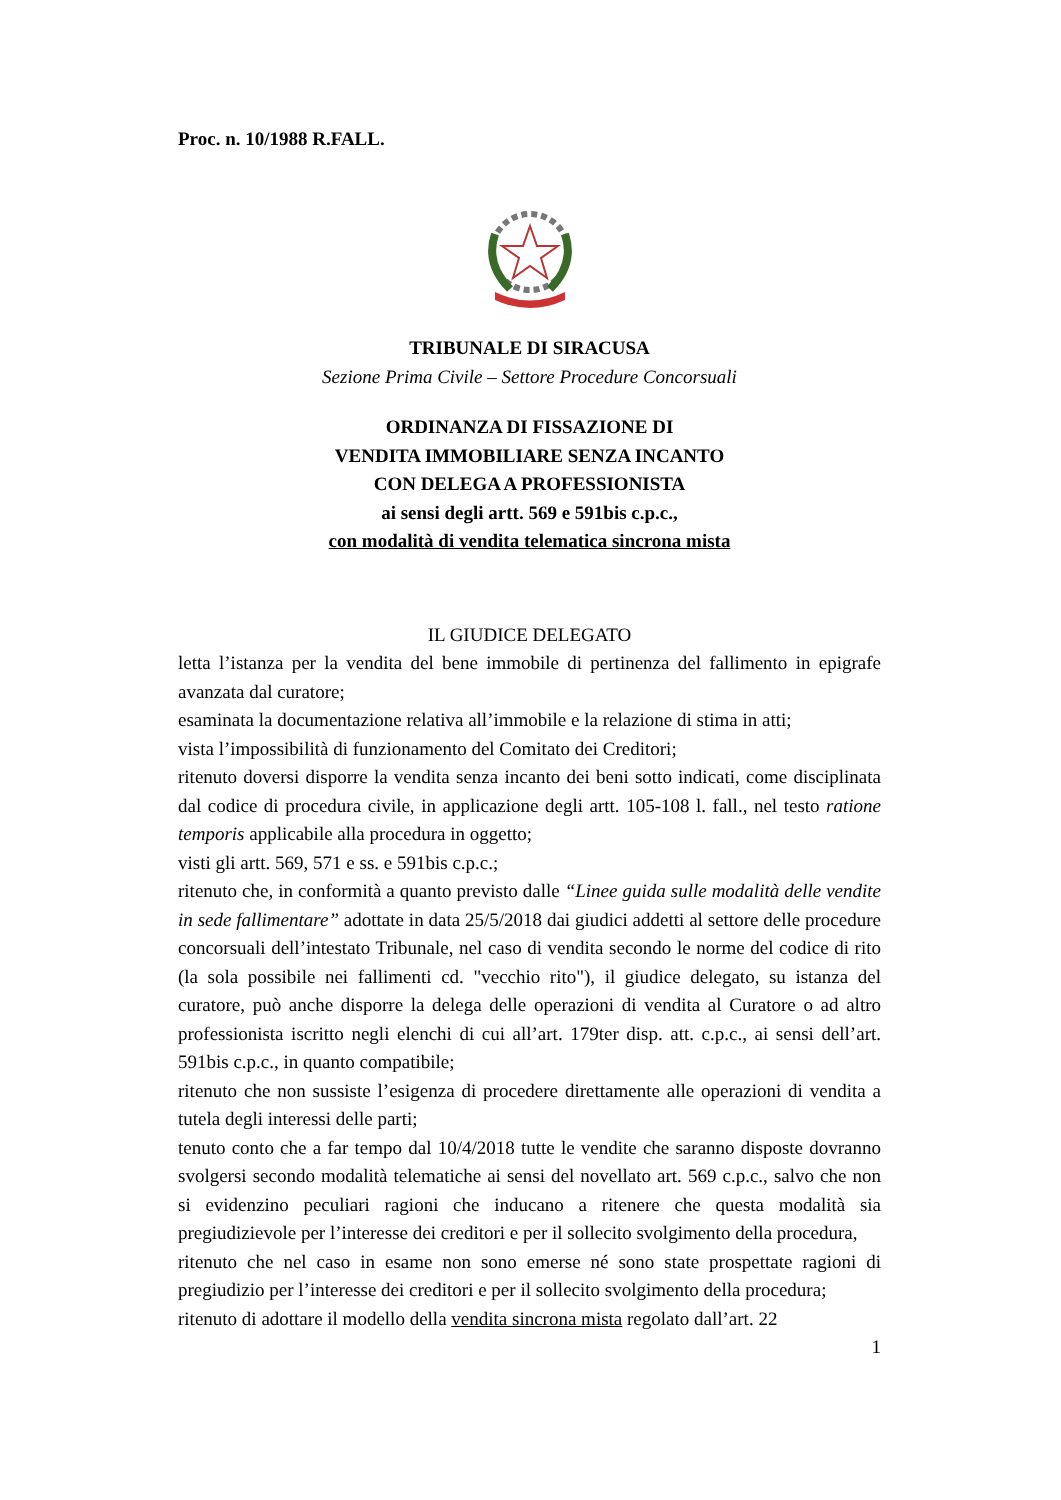Proc. n. 10/1988 R.FALL.
TRIBUNALE DI SIRACUSA
Sezione Prima Civile – Settore Procedure Concorsuali
ORDINANZA DI FISSAZIONE DI
VENDITA IMMOBILIARE SENZA INCANTO
CON DELEGA A PROFESSIONISTA
ai sensi degli artt. 569 e 591bis c.p.c.,
con modalità di vendita telematica sincrona mista
IL GIUDICE DELEGATO
letta l’istanza per la vendita del bene immobile di pertinenza del fallimento in epigrafe avanzata dal curatore;
esaminata la documentazione relativa all’immobile e la relazione di stima in atti;
vista l’impossibilità di funzionamento del Comitato dei Creditori;
ritenuto doversi disporre la vendita senza incanto dei beni sotto indicati, come disciplinata dal codice di procedura civile, in applicazione degli artt. 105-108 l. fall., nel testo ratione temporis applicabile alla procedura in oggetto;
visti gli artt. 569, 571 e ss. e 591bis c.p.c.;
ritenuto che, in conformità a quanto previsto dalle “Linee guida sulle modalità delle vendite in sede fallimentare” adottate in data 25/5/2018 dai giudici addetti al settore delle procedure concorsuali dell’intestato Tribunale, nel caso di vendita secondo le norme del codice di rito (la sola possibile nei fallimenti cd. "vecchio rito"), il giudice delegato, su istanza del curatore, può anche disporre la delega delle operazioni di vendita al Curatore o ad altro professionista iscritto negli elenchi di cui all’art. 179ter disp. att. c.p.c., ai sensi dell’art. 591bis c.p.c., in quanto compatibile;
ritenuto che non sussiste l’esigenza di procedere direttamente alle operazioni di vendita a tutela degli interessi delle parti;
tenuto conto che a far tempo dal 10/4/2018 tutte le vendite che saranno disposte dovranno svolgersi secondo modalità telematiche ai sensi del novellato art. 569 c.p.c., salvo che non si evidenzino peculiari ragioni che inducano a ritenere che questa modalità sia pregiudizievole per l’interesse dei creditori e per il sollecito svolgimento della procedura,
ritenuto che nel caso in esame non sono emerse né sono state prospettate ragioni di pregiudizio per l’interesse dei creditori e per il sollecito svolgimento della procedura;
ritenuto di adottare il modello della vendita sincrona mista regolato dall’art. 22
1